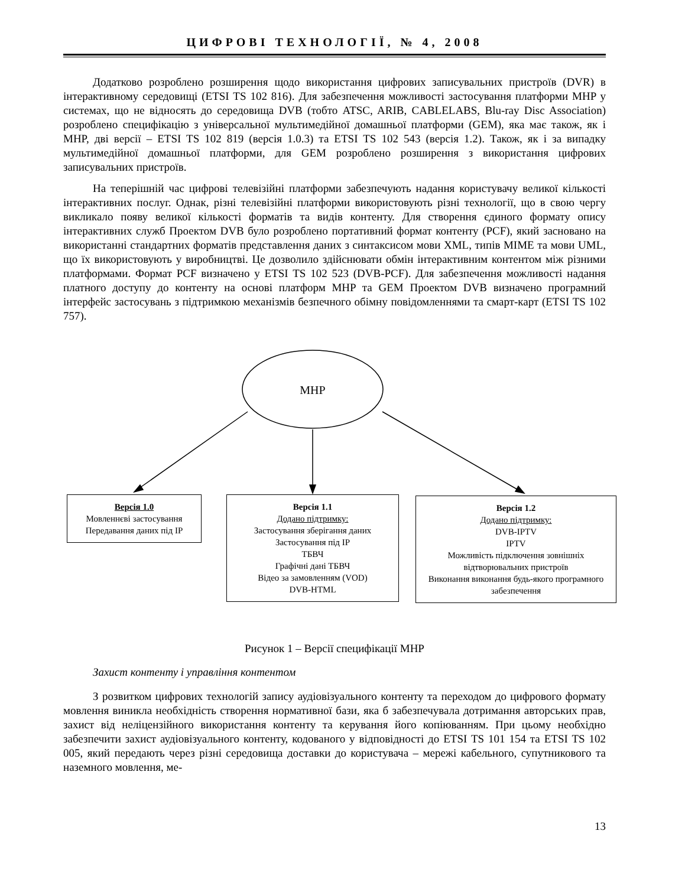ЦИФРОВІ ТЕХНОЛОГІЇ, № 4, 2008
Додатково розроблено розширення щодо використання цифрових записувальних пристроїв (DVR) в інтерактивному середовищі (ETSI TS 102 816). Для забезпечення можливості застосування платформи MHP у системах, що не відносять до середовища DVB (тобто ATSC, ARIB, CABLELABS, Blu-ray Disc Association) розроблено специфікацію з універсальної мультимедійної домашньої платформи (GEM), яка має також, як і MHP, дві версії – ETSI TS 102 819 (версія 1.0.3) та ETSI TS 102 543 (версія 1.2). Також, як і за випадку мультимедійної домашньої платформи, для GEM розроблено розширення з використання цифрових записувальних пристроїв.
На теперішній час цифрові телевізійні платформи забезпечують надання користувачу великої кількості інтерактивних послуг. Однак, різні телевізійні платформи використовують різні технології, що в свою чергу викликало появу великої кількості форматів та видів контенту. Для створення єдиного формату опису інтерактивних служб Проектом DVB було розроблено портативний формат контенту (PCF), який засновано на використанні стандартних форматів представлення даних з синтаксисом мови XML, типів MIME та мови UML, що їх використовують у виробництві. Це дозволило здійснювати обмін інтерактивним контентом між різними платформами. Формат PCF визначено у ETSI TS 102 523 (DVB-PCF). Для забезпечення можливості надання платного доступу до контенту на основі платформ MHP та GEM Проектом DVB визначено програмний інтерфейс застосувань з підтримкою механізмів безпечного обімну повідомленнями та смарт-карт (ETSI TS 102 757).
MHP
Версія 1.0
Мовленнєві застосування
Передавання даних під IP
Версія 1.1
Додано підтримку:
Застосування зберігання даних
Застосування під IP
ТБВЧ
Графічні дані ТБВЧ
Відео за замовленням (VOD)
DVB-HTML
Версія 1.2
Додано підтримку:
DVB-IPTV
IPTV
Можливість підключення зовнішніх відтворювальних пристроїв
Виконання виконання будь-якого програмного забезпечення
Рисунок 1 – Версії специфікації MHP
Захист контенту і управління контентом
З розвитком цифрових технологій запису аудіовізуального контенту та переходом до цифрового формату мовлення виникла необхідність створення нормативної бази, яка б забезпечувала дотримання авторських прав, захист від неліцензійного використання контенту та керування його копіюванням. При цьому необхідно забезпечити захист аудіовізуального контенту, кодованого у відповідності до ETSI TS 101 154 та ETSI TS 102 005, який передають через різні середовища доставки до користувача – мережі кабельного, супутникового та наземного мовлення, ме-
13